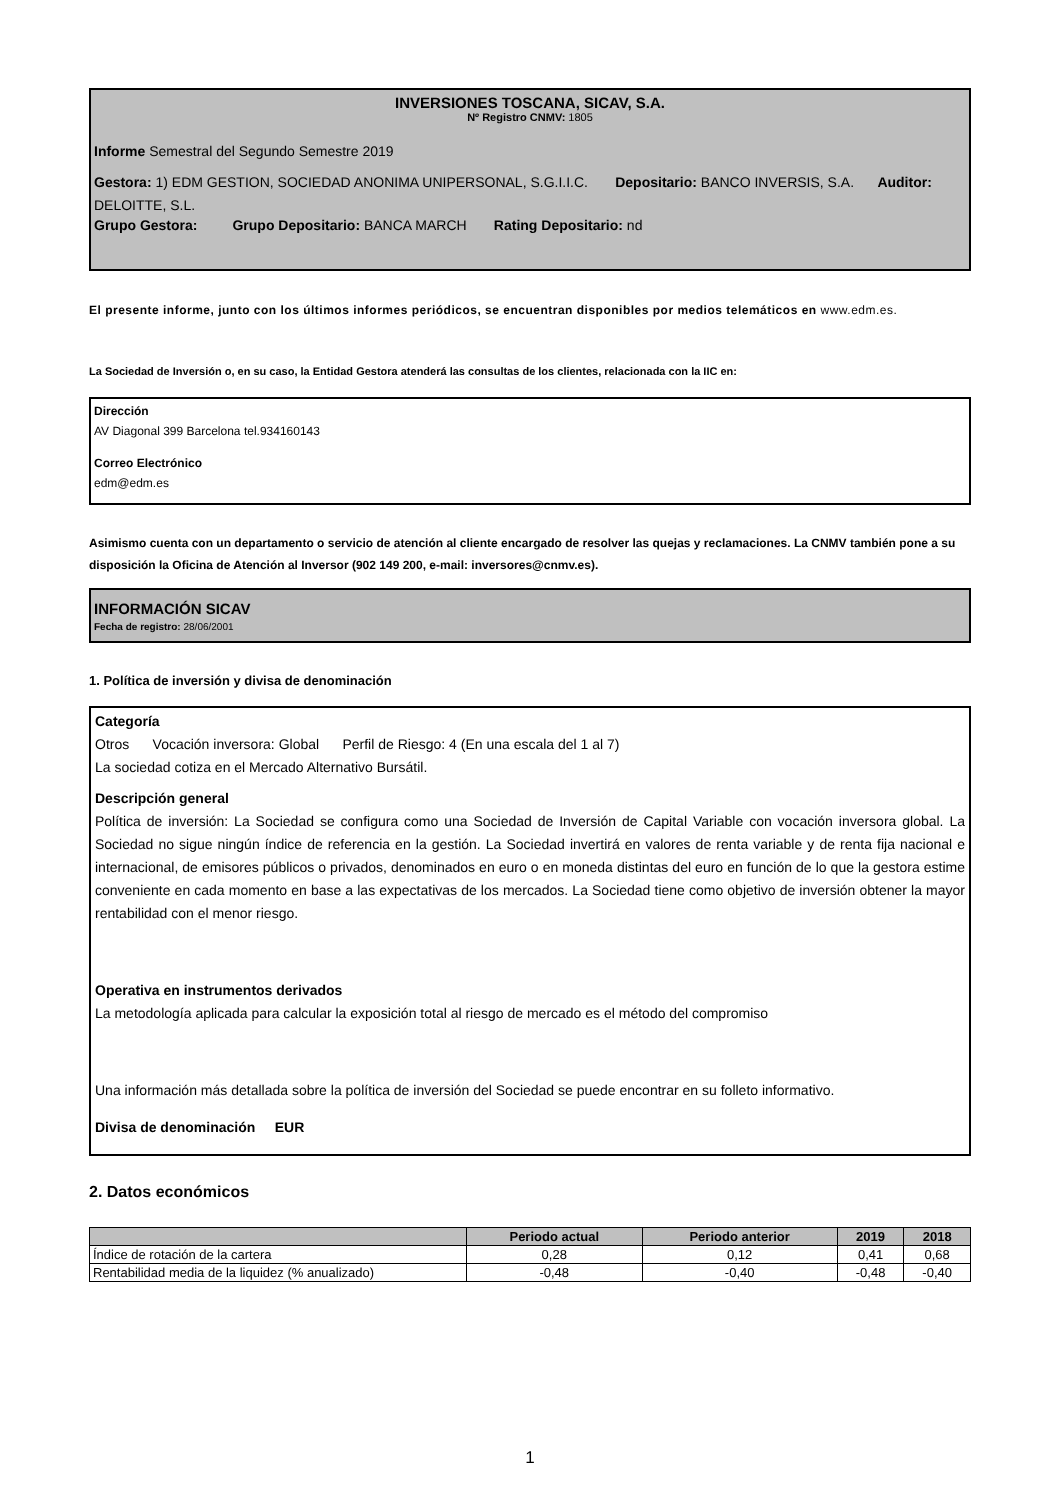INVERSIONES TOSCANA, SICAV, S.A.
Nº Registro CNMV: 1805
Informe Semestral del Segundo Semestre 2019
Gestora: 1) EDM GESTION, SOCIEDAD ANONIMA UNIPERSONAL, S.G.I.I.C. Depositario: BANCO INVERSIS, S.A. Auditor: DELOITTE, S.L.
Grupo Gestora: Grupo Depositario: BANCA MARCH Rating Depositario: nd
El presente informe, junto con los últimos informes periódicos, se encuentran disponibles por medios telemáticos en www.edm.es.
La Sociedad de Inversión o, en su caso, la Entidad Gestora atenderá las consultas de los clientes, relacionada con la IIC en:
Dirección
AV Diagonal 399 Barcelona tel.934160143
Correo Electrónico
edm@edm.es
Asimismo cuenta con un departamento o servicio de atención al cliente encargado de resolver las quejas y reclamaciones. La CNMV también pone a su disposición la Oficina de Atención al Inversor (902 149 200, e-mail: inversores@cnmv.es).
INFORMACIÓN SICAV
Fecha de registro: 28/06/2001
1. Política de inversión y divisa de denominación
Categoría
Otros Vocación inversora: Global Perfil de Riesgo: 4 (En una escala del 1 al 7)
La sociedad cotiza en el Mercado Alternativo Bursátil.
Descripción general
Política de inversión: La Sociedad se configura como una Sociedad de Inversión de Capital Variable con vocación inversora global. La Sociedad no sigue ningún índice de referencia en la gestión. La Sociedad invertirá en valores de renta variable y de renta fija nacional e internacional, de emisores públicos o privados, denominados en euro o en moneda distintas del euro en función de lo que la gestora estime conveniente en cada momento en base a las expectativas de los mercados. La Sociedad tiene como objetivo de inversión obtener la mayor rentabilidad con el menor riesgo.
Operativa en instrumentos derivados
La metodología aplicada para calcular la exposición total al riesgo de mercado es el método del compromiso
Una información más detallada sobre la política de inversión del Sociedad se puede encontrar en su folleto informativo.
Divisa de denominación EUR
2. Datos económicos
| | Periodo actual | Periodo anterior | 2019 | 2018 |
| --- | --- | --- | --- | --- |
| Índice de rotación de la cartera | 0,28 | 0,12 | 0,41 | 0,68 |
| Rentabilidad media de la liquidez (% anualizado) | -0,48 | -0,40 | -0,48 | -0,40 |
1